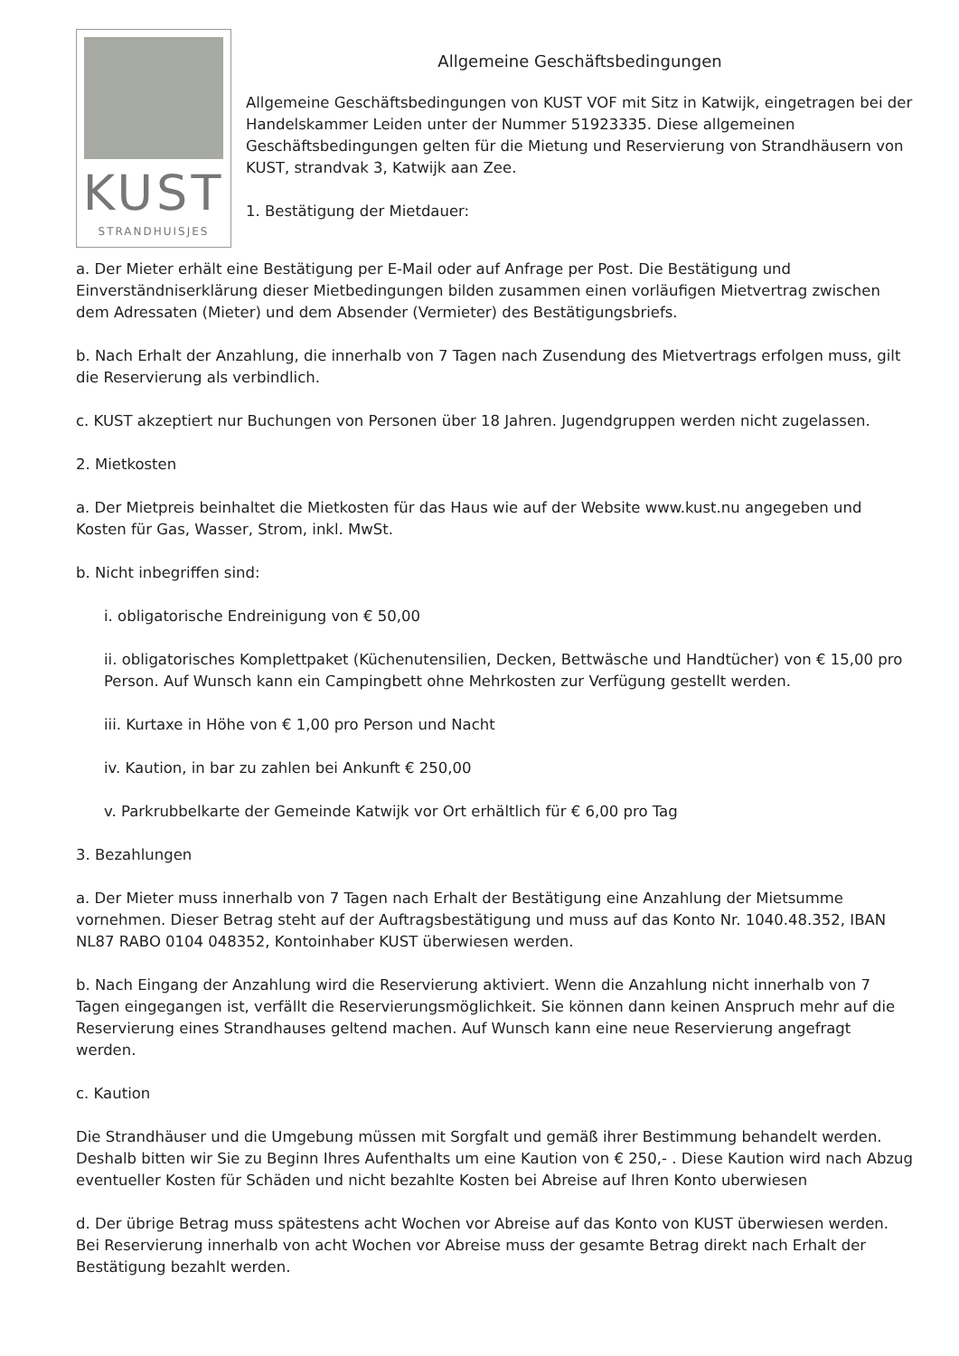KUST
STRANDHUISJES
Allgemeine Geschäftsbedingungen
Allgemeine Geschäftsbedingungen von KUST VOF mit Sitz in Katwijk, eingetragen bei der Handelskammer Leiden unter der Nummer 51923335. Diese allgemeinen Geschäftsbedingungen gelten für die Mietung und Reservierung von Strandhäusern von KUST, strandvak 3, Katwijk aan Zee.
1. Bestätigung der Mietdauer:
a. Der Mieter erhält eine Bestätigung per E-Mail oder auf Anfrage per Post. Die Bestätigung und Einverständniserklärung dieser Mietbedingungen bilden zusammen einen vorläufigen Mietvertrag zwischen dem Adressaten (Mieter) und dem Absender (Vermieter) des Bestätigungsbriefs.
b. Nach Erhalt der Anzahlung, die innerhalb von 7 Tagen nach Zusendung des Mietvertrags erfolgen muss, gilt die Reservierung als verbindlich.
c. KUST akzeptiert nur Buchungen von Personen über 18 Jahren. Jugendgruppen werden nicht zugelassen.
2. Mietkosten
a. Der Mietpreis beinhaltet die Mietkosten für das Haus wie auf der Website www.kust.nu angegeben und Kosten für Gas, Wasser, Strom, inkl. MwSt.
b. Nicht inbegriffen sind:
i. obligatorische Endreinigung von € 50,00
ii. obligatorisches Komplettpaket (Küchenutensilien, Decken, Bettwäsche und Handtücher) von € 15,00 pro Person. Auf Wunsch kann ein Campingbett ohne Mehrkosten zur Verfügung gestellt werden.
iii. Kurtaxe in Höhe von € 1,00 pro Person und Nacht
iv. Kaution, in bar zu zahlen bei Ankunft € 250,00
v. Parkrubbelkarte der Gemeinde Katwijk vor Ort erhältlich für € 6,00 pro Tag
3. Bezahlungen
a. Der Mieter muss innerhalb von 7 Tagen nach Erhalt der Bestätigung eine Anzahlung der Mietsumme vornehmen. Dieser Betrag steht auf der Auftragsbestätigung und muss auf das Konto Nr. 1040.48.352, IBAN NL87 RABO 0104 048352, Kontoinhaber KUST überwiesen werden.
b. Nach Eingang der Anzahlung wird die Reservierung aktiviert. Wenn die Anzahlung nicht innerhalb von 7 Tagen eingegangen ist, verfällt die Reservierungsmöglichkeit. Sie können dann keinen Anspruch mehr auf die Reservierung eines Strandhauses geltend machen. Auf Wunsch kann eine neue Reservierung angefragt werden.
c. Kaution
Die Strandhäuser und die Umgebung müssen mit Sorgfalt und gemäß ihrer Bestimmung behandelt werden. Deshalb bitten wir Sie zu Beginn Ihres Aufenthalts um eine Kaution von € 250,- . Diese Kaution wird nach Abzug eventueller Kosten für Schäden und nicht bezahlte Kosten bei Abreise auf Ihren Konto uberwiesen
d. Der übrige Betrag muss spätestens acht Wochen vor Abreise auf das Konto von KUST überwiesen werden. Bei Reservierung innerhalb von acht Wochen vor Abreise muss der gesamte Betrag direkt nach Erhalt der Bestätigung bezahlt werden.